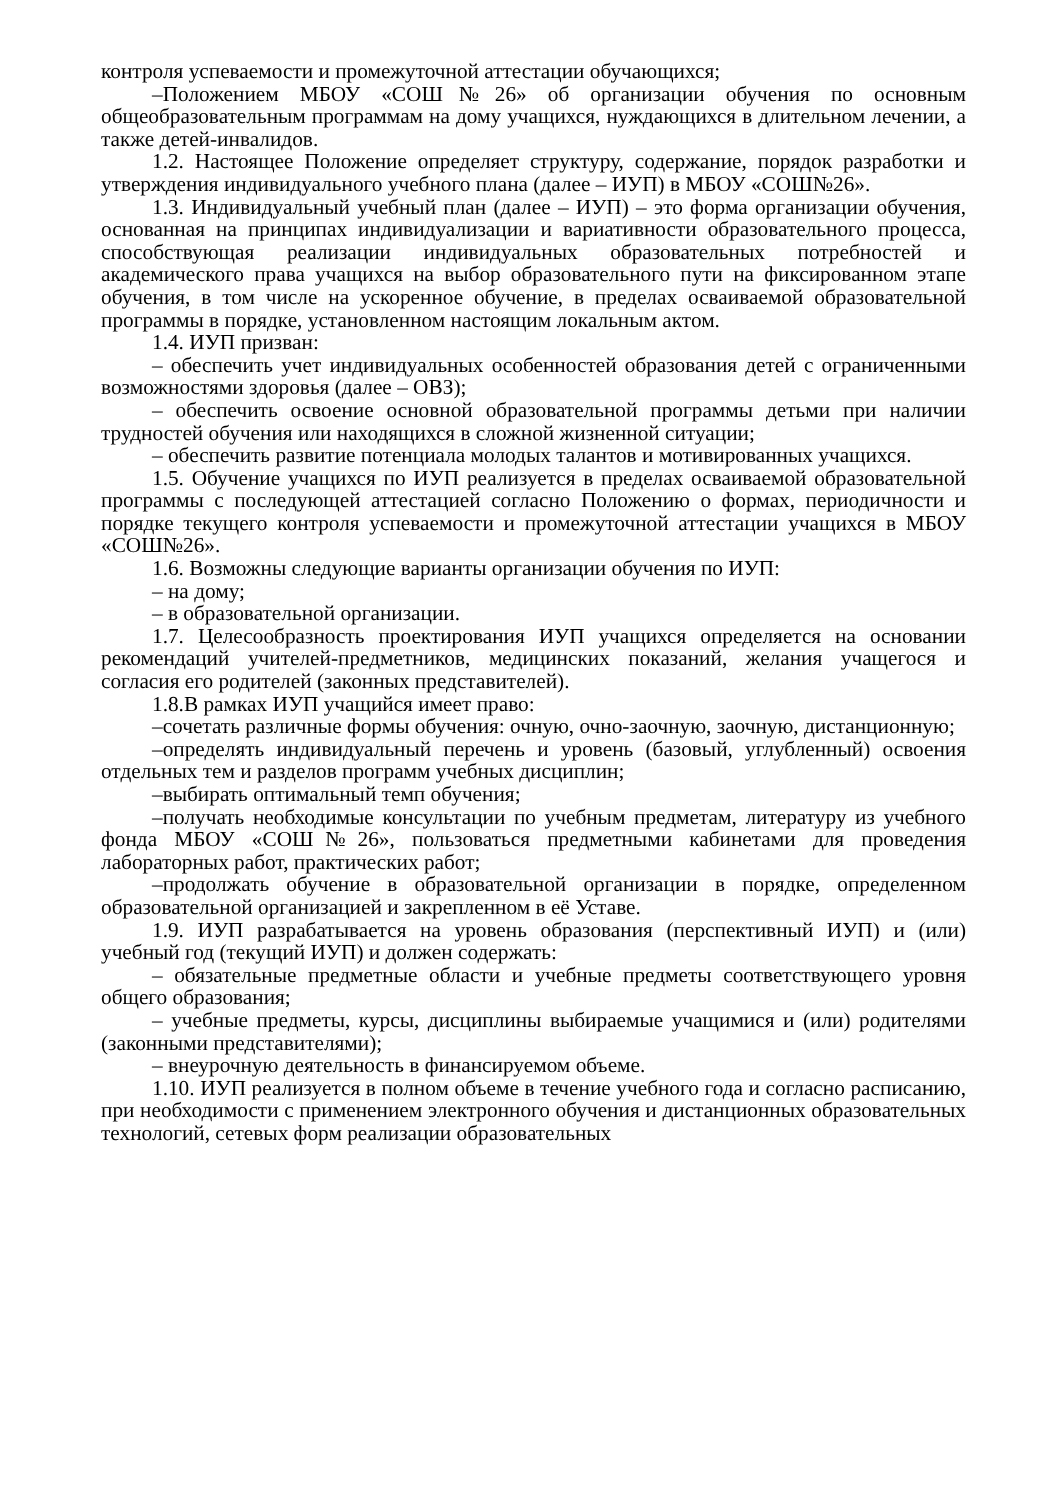контроля успеваемости и промежуточной аттестации обучающихся;
–Положением МБОУ «СОШ№26» об организации обучения по основным общеобразовательным программам на дому учащихся, нуждающихся в длительном лечении, а также детей-инвалидов.
1.2. Настоящее Положение определяет структуру, содержание, порядок разработки и утверждения индивидуального учебного плана (далее – ИУП) в МБОУ «СОШ№26».
1.3. Индивидуальный учебный план (далее – ИУП) – это форма организации обучения, основанная на принципах индивидуализации и вариативности образовательного процесса, способствующая реализации индивидуальных образовательных потребностей и академического права учащихся на выбор образовательного пути на фиксированном этапе обучения, в том числе на ускоренное обучение, в пределах осваиваемой образовательной программы в порядке, установленном настоящим локальным актом.
1.4. ИУП призван:
– обеспечить учет индивидуальных особенностей образования детей с ограниченными возможностями здоровья (далее – ОВЗ);
– обеспечить освоение основной образовательной программы детьми при наличии трудностей обучения или находящихся в сложной жизненной ситуации;
– обеспечить развитие потенциала молодых талантов и мотивированных учащихся.
1.5. Обучение учащихся по ИУП реализуется в пределах осваиваемой образовательной программы с последующей аттестацией согласно Положению о формах, периодичности и порядке текущего контроля успеваемости и промежуточной аттестации учащихся в МБОУ «СОШ№26».
1.6. Возможны следующие варианты организации обучения по ИУП:
– на дому;
– в образовательной организации.
1.7. Целесообразность проектирования ИУП учащихся определяется на основании рекомендаций учителей-предметников, медицинских показаний, желания учащегося и согласия его родителей (законных представителей).
1.8.В рамках ИУП учащийся имеет право:
–сочетать различные формы обучения: очную, очно-заочную, заочную, дистанционную;
–определять индивидуальный перечень и уровень (базовый, углубленный) освоения отдельных тем и разделов программ учебных дисциплин;
–выбирать оптимальный темп обучения;
–получать необходимые консультации по учебным предметам, литературу из учебного фонда МБОУ «СОШ№26», пользоваться предметными кабинетами для проведения лабораторных работ, практических работ;
–продолжать обучение в образовательной организации в порядке, определенном образовательной организацией и закрепленном в её Уставе.
1.9. ИУП разрабатывается на уровень образования (перспективный ИУП) и (или) учебный год (текущий ИУП) и должен содержать:
– обязательные предметные области и учебные предметы соответствующего уровня общего образования;
– учебные предметы, курсы, дисциплины выбираемые учащимися и (или) родителями (законными представителями);
– внеурочную деятельность в финансируемом объеме.
1.10. ИУП реализуется в полном объеме в течение учебного года и согласно расписанию, при необходимости с применением электронного обучения и дистанционных образовательных технологий, сетевых форм реализации образовательных